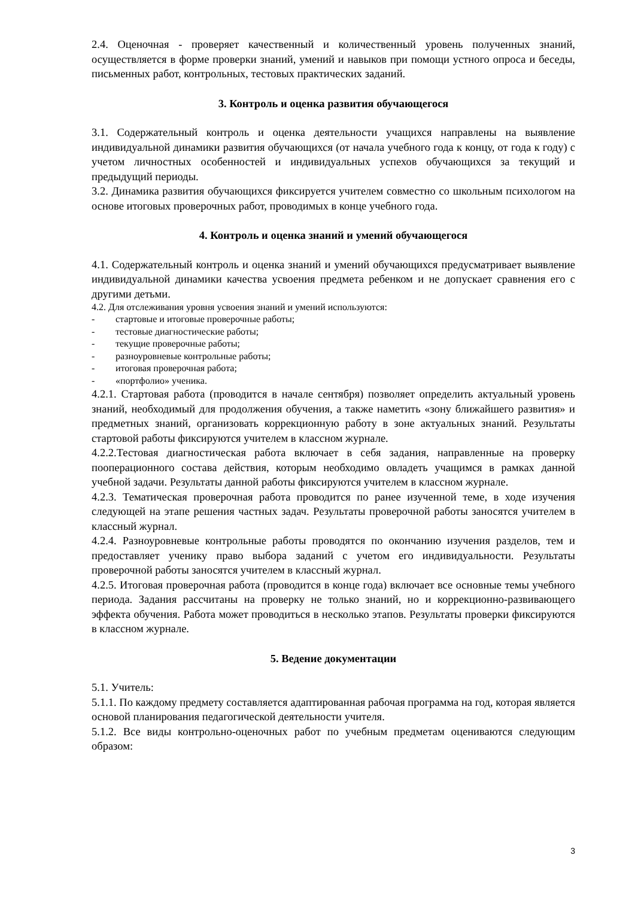2.4. Оценочная - проверяет качественный и количественный уровень полученных знаний, осуществляется в форме проверки знаний, умений и навыков при помощи устного опроса и беседы, письменных работ, контрольных, тестовых практических заданий.
3. Контроль и оценка развития обучающегося
3.1. Содержательный контроль и оценка деятельности учащихся направлены на выявление индивидуальной динамики развития обучающихся (от начала учебного года к концу, от года к году) с учетом личностных особенностей и индивидуальных успехов обучающихся за текущий и предыдущий периоды.
3.2. Динамика развития обучающихся фиксируется учителем совместно со школьным психологом на основе итоговых проверочных работ, проводимых в конце учебного года.
4. Контроль и оценка знаний и умений обучающегося
4.1. Содержательный контроль и оценка знаний и умений обучающихся предусматривает выявление индивидуальной динамики качества усвоения предмета ребенком и не допускает сравнения его с другими детьми.
4.2. Для отслеживания уровня усвоения знаний и умений используются:
- стартовые и итоговые проверочные работы;
- тестовые диагностические работы;
- текущие проверочные работы;
- разноуровневые контрольные работы;
- итоговая проверочная работа;
- «портфолио» ученика.
4.2.1. Стартовая работа (проводится в начале сентября) позволяет определить актуальный уровень знаний, необходимый для продолжения обучения, а также наметить «зону ближайшего развития» и предметных знаний, организовать коррекционную работу в зоне актуальных знаний. Результаты стартовой работы фиксируются учителем в классном журнале.
4.2.2.Тестовая диагностическая работа включает в себя задания, направленные на проверку пооперационного состава действия, которым необходимо овладеть учащимся в рамках данной учебной задачи. Результаты данной работы фиксируются учителем в классном журнале.
4.2.3. Тематическая проверочная работа проводится по ранее изученной теме, в ходе изучения следующей на этапе решения частных задач. Результаты проверочной работы заносятся учителем в классный журнал.
4.2.4. Разноуровневые контрольные работы проводятся по окончанию изучения разделов, тем и предоставляет ученику право выбора заданий с учетом его индивидуальности. Результаты проверочной работы заносятся учителем в классный журнал.
4.2.5. Итоговая проверочная работа (проводится в конце года) включает все основные темы учебного периода. Задания рассчитаны на проверку не только знаний, но и коррекционно-развивающего эффекта обучения. Работа может проводиться в несколько этапов. Результаты проверки фиксируются в классном журнале.
5. Ведение документации
5.1. Учитель:
5.1.1. По каждому предмету составляется адаптированная рабочая программа на год, которая является основой планирования педагогической деятельности учителя.
5.1.2. Все виды контрольно-оценочных работ по учебным предметам оцениваются следующим образом:
3